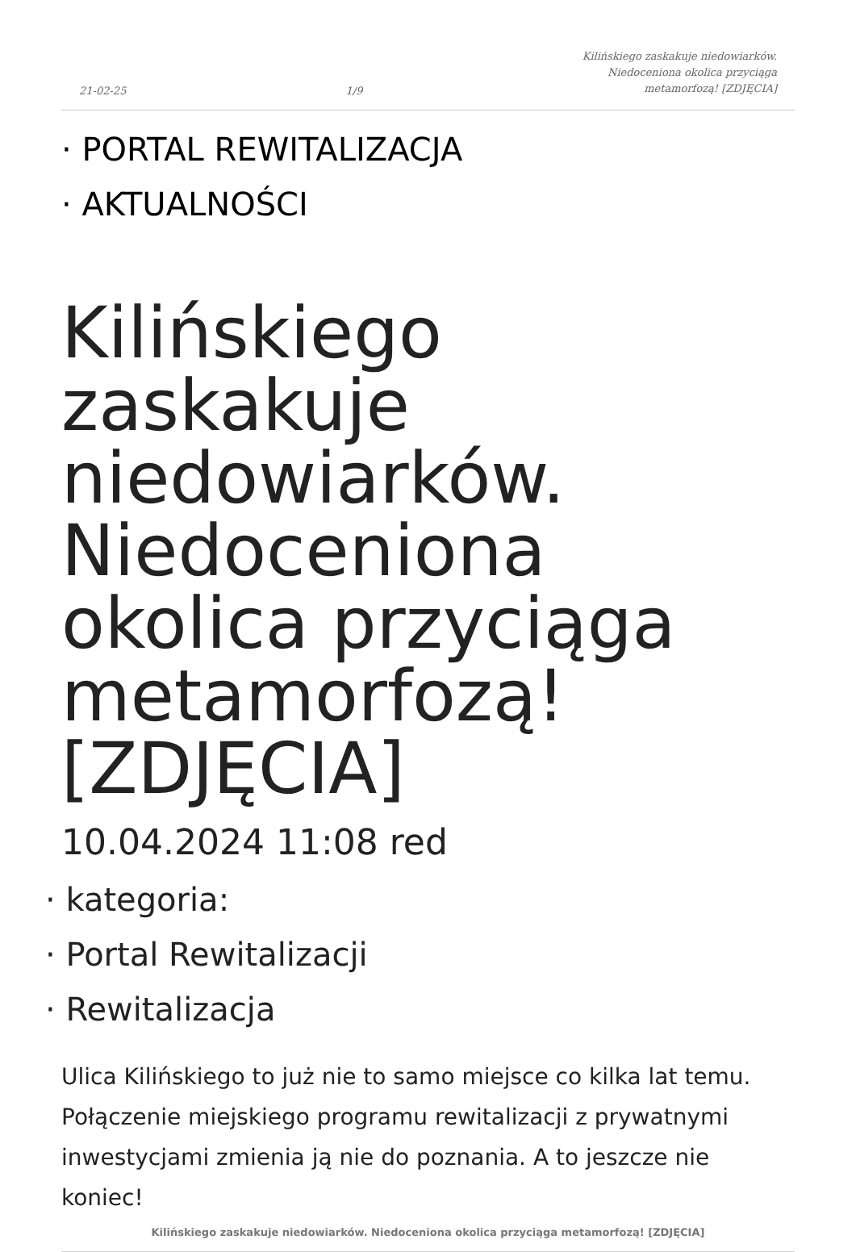21-02-25 1/9 Kilińskiego zaskakuje niedowiarków.
Niedoceniona okolica przyciąga
metamorfozą! [ZDJĘCIA]
· PORTAL REWITALIZACJA
· AKTUALNOŚCI
Kilińskiego zaskakuje niedowiarków. Niedoceniona okolica przyciąga metamorfozą! [ZDJĘCIA]
10.04.2024 11:08 red
· kategoria:
· Portal Rewitalizacji
· Rewitalizacja
Ulica Kilińskiego to już nie to samo miejsce co kilka lat temu. Połączenie miejskiego programu rewitalizacji z prywatnymi inwestycjami zmienia ją nie do poznania. A to jeszcze nie koniec!
Kilińskiego zaskakuje niedowiarków. Niedoceniona okolica przyciąga metamorfozą! [ZDJĘCIA]